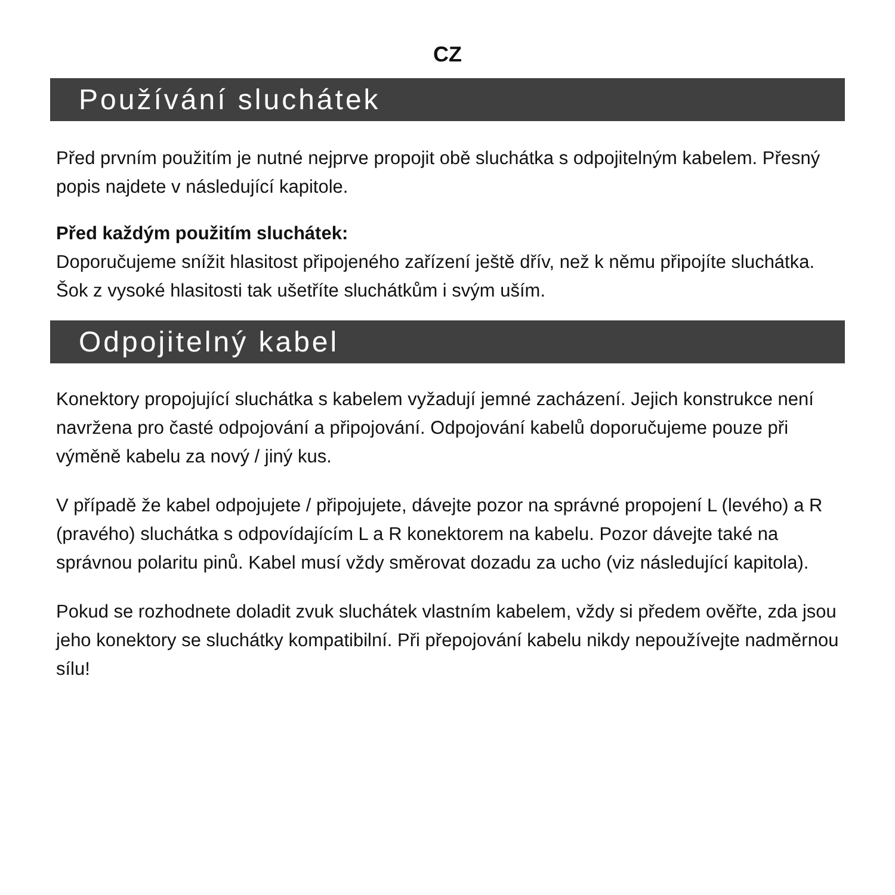CZ
Používání sluchátek
Před prvním použitím je nutné nejprve propojit obě sluchátka s odpojitelným kabelem. Přesný popis najdete v následující kapitole.
Před každým použitím sluchátek:
Doporučujeme snížit hlasitost připojeného zařízení ještě dřív, než k němu připojíte sluchátka. Šok z vysoké hlasitosti tak ušetříte sluchátkům i svým uším.
Odpojitelný kabel
Konektory propojující sluchátka s kabelem vyžadují jemné zacházení. Jejich konstrukce není navržena pro časté odpojování a připojování. Odpojování kabelů doporučujeme pouze při výměně kabelu za nový / jiný kus.
V případě že kabel odpojujete / připojujete, dávejte pozor na správné propojení L (levého) a R (pravého) sluchátka s odpovídajícím L a R konektorem na kabelu. Pozor dávejte také na správnou polaritu pinů. Kabel musí vždy směrovat dozadu za ucho (viz následující kapitola).
Pokud se rozhodnete doladit zvuk sluchátek vlastním kabelem, vždy si předem ověřte, zda jsou jeho konektory se sluchátky kompatibilní. Při přepojování kabelu nikdy nepoužívejte nadměrnou sílu!